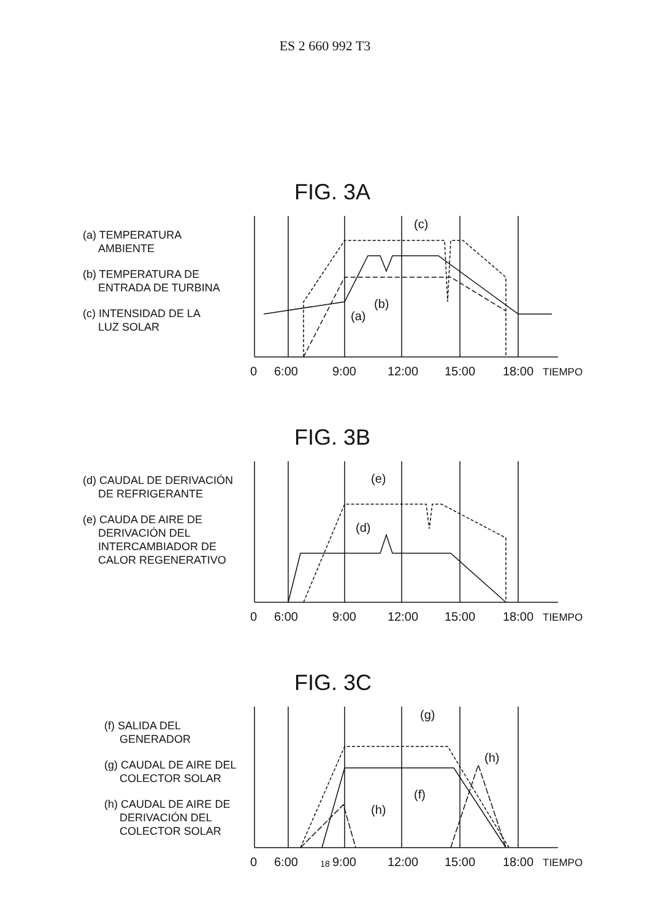ES 2 660 992 T3
FIG. 3A
(a) TEMPERATURA
AMBIENTE
(b) TEMPERATURA DE
ENTRADA DE TURBINA
(c) INTENSIDAD DE LA
LUZ SOLAR
0
6:00
9:00
12:00
15:00
18:00
TIEMPO
(a)
(b)
(c)
FIG. 3B
(d) CAUDAL DE DERIVACIÓN
DE REFRIGERANTE
(e) CAUDA DE AIRE DE
DERIVACIÓN DEL
INTERCAMBIADOR DE
CALOR REGENERATIVO
0
6:00
9:00
12:00
15:00
18:00
TIEMPO
(d)
(e)
FIG. 3C
(f) SALIDA DEL
GENERADOR
(g) CAUDAL DE AIRE DEL
COLECTOR SOLAR
(h) CAUDAL DE AIRE DE
DERIVACIÓN DEL
COLECTOR SOLAR
0
6:00
9:00
12:00
15:00
18:00
TIEMPO
(f)
(g)
(h)
(h)
18